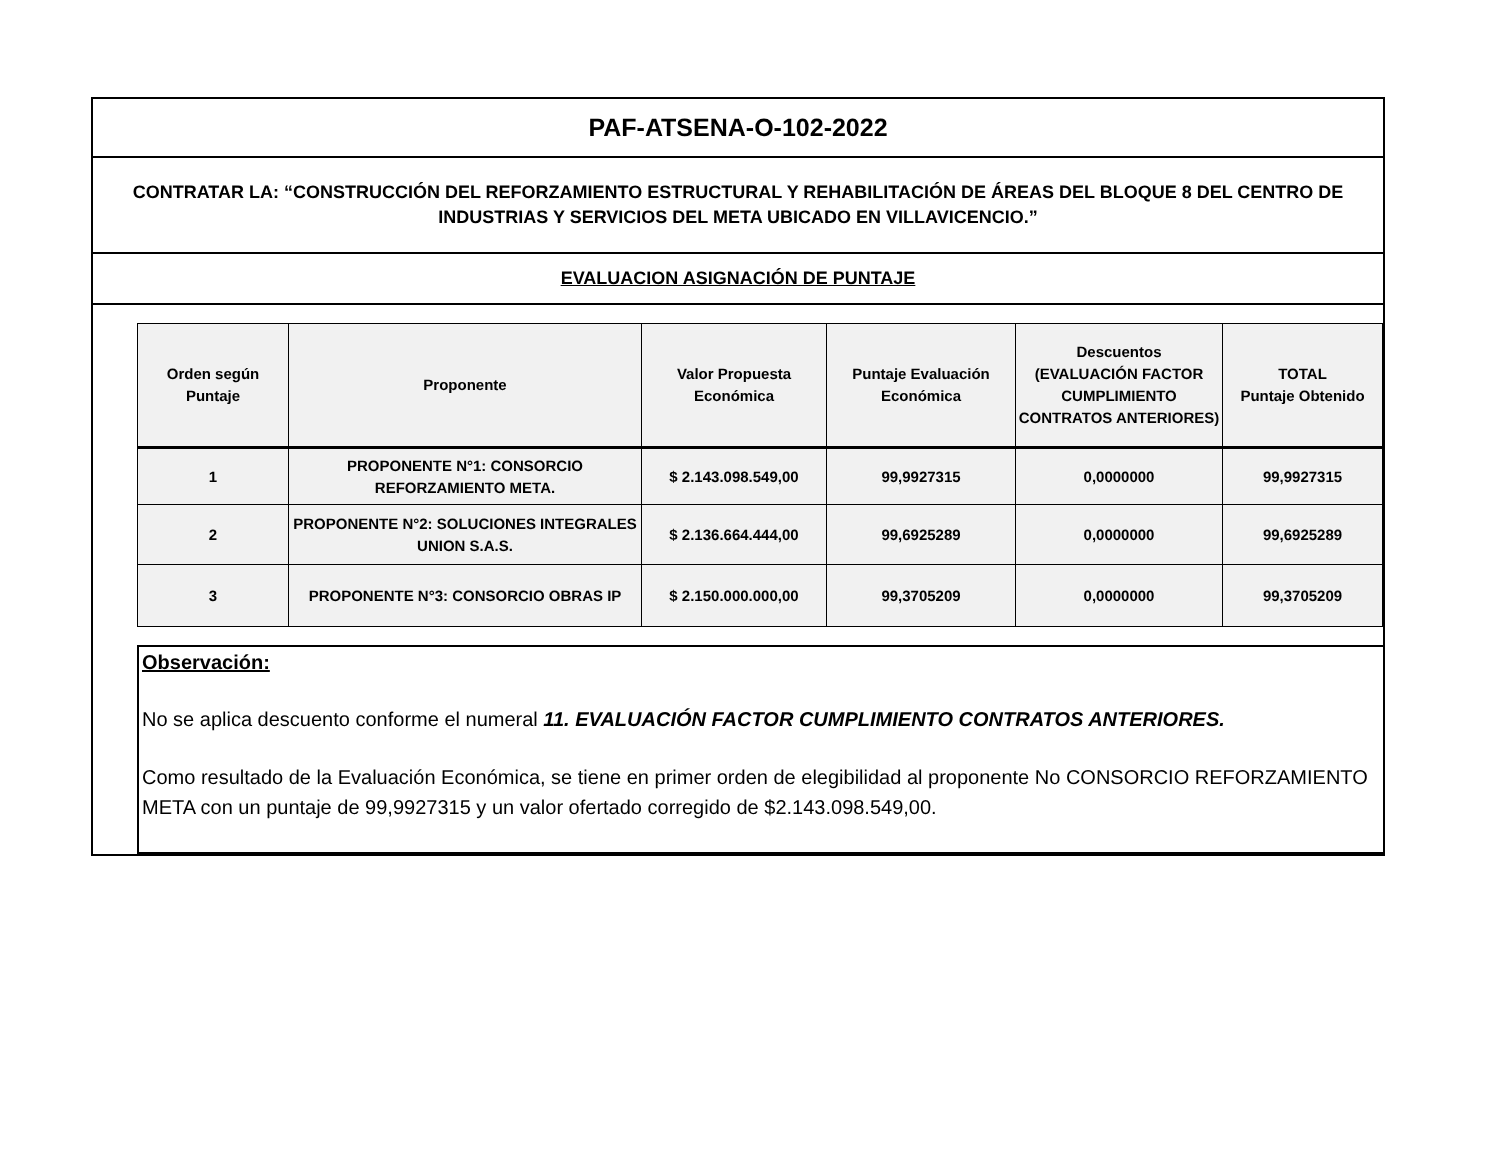PAF-ATSENA-O-102-2022
CONTRATAR LA: “CONSTRUCCIÓN DEL REFORZAMIENTO ESTRUCTURAL Y REHABILITACIÓN DE ÁREAS DEL BLOQUE 8 DEL CENTRO DE INDUSTRIAS Y SERVICIOS DEL META UBICADO EN VILLAVICENCIO.”
EVALUACION ASIGNACIÓN DE PUNTAJE
| Orden según Puntaje | Proponente | Valor Propuesta Económica | Puntaje Evaluación Económica | Descuentos (EVALUACIÓN FACTOR CUMPLIMIENTO CONTRATOS ANTERIORES) | TOTAL Puntaje Obtenido |
| --- | --- | --- | --- | --- | --- |
| 1 | PROPONENTE N°1: CONSORCIO REFORZAMIENTO META. | $ 2.143.098.549,00 | 99,9927315 | 0,0000000 | 99,9927315 |
| 2 | PROPONENTE N°2: SOLUCIONES INTEGRALES UNION S.A.S. | $ 2.136.664.444,00 | 99,6925289 | 0,0000000 | 99,6925289 |
| 3 | PROPONENTE N°3: CONSORCIO OBRAS IP | $ 2.150.000.000,00 | 99,3705209 | 0,0000000 | 99,3705209 |
Observación:
No se aplica descuento conforme el numeral 11. EVALUACIÓN FACTOR CUMPLIMIENTO CONTRATOS ANTERIORES.
Como resultado de la Evaluación Económica, se tiene en primer orden de elegibilidad al proponente No CONSORCIO REFORZAMIENTO META con un puntaje de 99,9927315 y un valor ofertado corregido de $2.143.098.549,00.